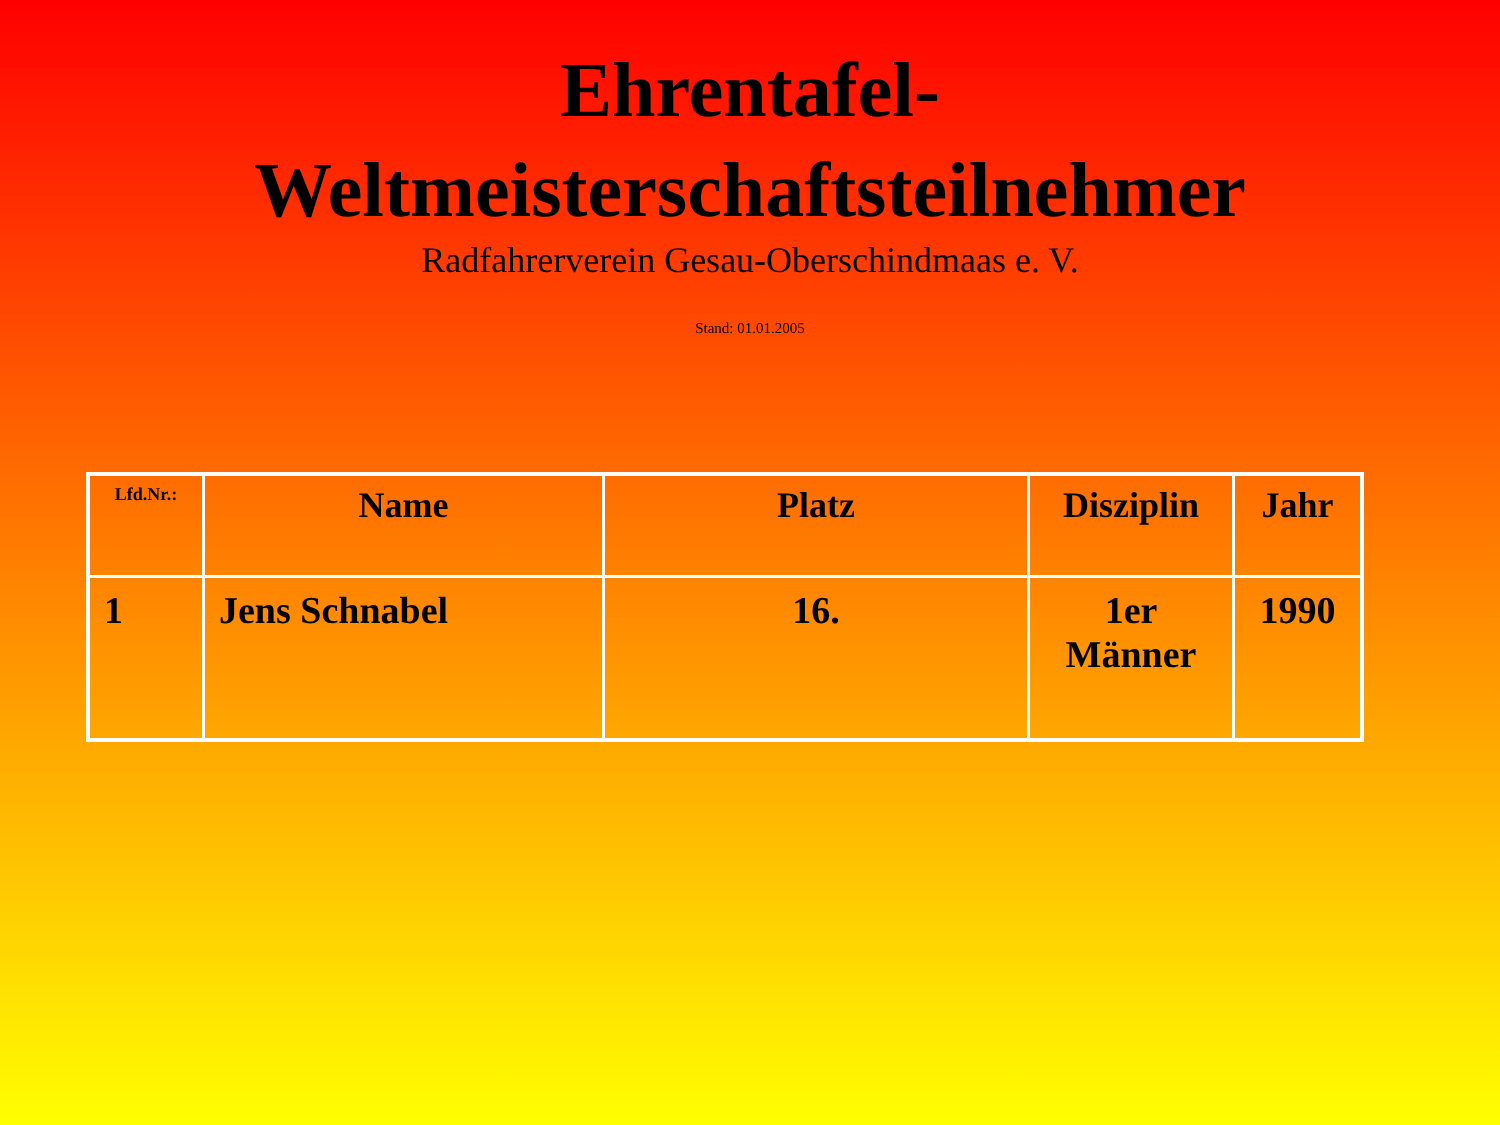Ehrentafel-
Weltmeisterschaftsteilnehmer
Radfahrerverein Gesau-Oberschindmaas e. V.
Stand: 01.01.2005
| Lfd.Nr.: | Name | Platz | Disziplin | Jahr |
| --- | --- | --- | --- | --- |
| 1 | Jens Schnabel | 16. | 1er Männer | 1990 |